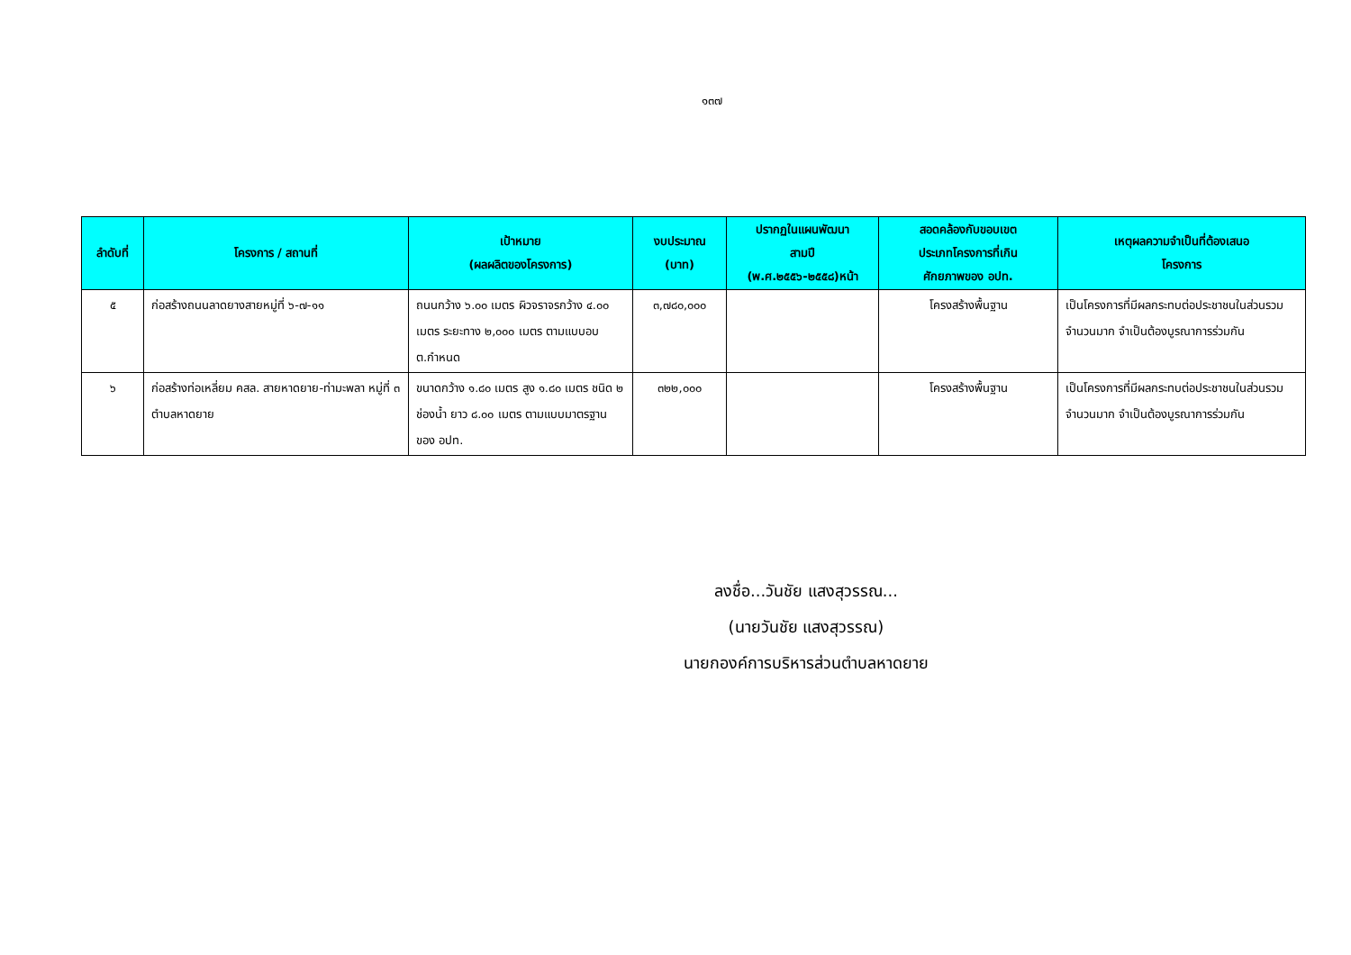๑๓๗
| ลำดับที่ | โครงการ / สถานที่ | เป้าหมาย (ผลผลิตของโครงการ) | งบประมาณ (บาท) | ปรากฏในแผนพัฒนา สามปี (พ.ศ.๒๕๕๖-๒๕๕๘)หน้า | สอดคล้องกับขอบเขต ประเภทโครงการที่เกิน ศักยภาพของ อปท. | เหตุผลความจำเป็นที่ต้องเสนอ โครงการ |
| --- | --- | --- | --- | --- | --- | --- |
| ๕ | ก่อสร้างถนนลาดยางสายหมู่ที่ ๖-๗-๑๑ | ถนนกว้าง ๖.๐๐ เมตร ผิวจราจรกว้าง ๔.๐๐ เมตร ระยะทาง ๒,๐๐๐ เมตร ตามแบบอบต.กำหนด | ๓,๗๘๐,๐๐๐ | | โครงสร้างพื้นฐาน | เป็นโครงการที่มีผลกระทบต่อประชาชนในส่วนรวมจำนวนมาก จำเป็นต้องบูรณาการร่วมกัน |
| ๖ | ก่อสร้างท่อเหลี่ยม คสล. สายหาดยาย-ท่ามะพลา หมู่ที่ ๓ ตำบลหาดยาย | ขนาดกว้าง ๑.๘๐ เมตร สูง ๑.๘๐ เมตร ชนิด ๒ ช่องน้ำ ยาว ๘.๐๐ เมตร ตามแบบมาตรฐานของ อปท. | ๓๒๒,๐๐๐ | | โครงสร้างพื้นฐาน | เป็นโครงการที่มีผลกระทบต่อประชาชนในส่วนรวมจำนวนมาก จำเป็นต้องบูรณาการร่วมกัน |
ลงชื่อ...วันชัย แสงสุวรรณ...
(นายวันชัย แสงสุวรรณ)
นายกองค์การบริหารส่วนตำบลหาดยาย